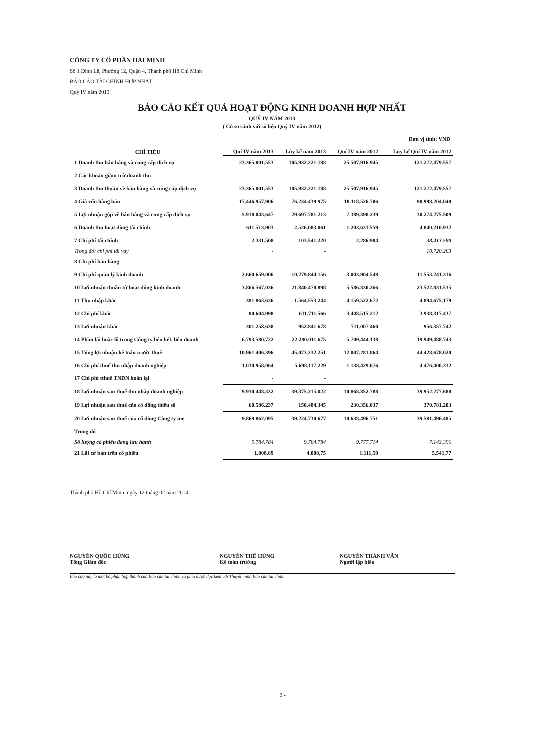CÔNG TY CỔ PHẦN HẢI MINH
Số 1 Đinh Lễ, Phường 12, Quận 4, Thành phố Hồ Chí Minh
BÁO CÁO TÀI CHÍNH HỢP NHẤT
Quý IV năm 2013
BÁO CÁO KẾT QUẢ HOẠT ĐỘNG KINH DOANH HỢP NHẤT
QUÝ IV NĂM 2013
( Có so sánh với số liệu Quý IV năm 2012)
Đơn vị tính: VND
| CHỈ TIÊU | Quí IV năm 2013 | Lũy kế năm 2013 | Quí IV năm 2012 | Lũy kế Quí IV năm 2012 |
| --- | --- | --- | --- | --- |
| 1 Doanh thu bán hàng và cung cấp dịch vụ | 23.365.001.553 | 105.932.221.188 | 25.507.916.945 | 121.272.479.557 |
| 2 Các khoản giảm trừ doanh thu | | - | | |
| 3 Doanh thu thuần về bán hàng và cung cấp dịch vụ | 23.365.001.553 | 105.932.221.188 | 25.507.916.945 | 121.272.479.557 |
| 4 Giá vốn hàng bán | 17.446.957.906 | 76.234.439.975 | 18.118.526.706 | 90.998.204.048 |
| 5 Lợi nhuận gộp về bán hàng và cung cấp dịch vụ | 5.918.043.647 | 29.697.781.213 | 7.389.390.239 | 30.274.275.509 |
| 6 Doanh thu hoạt động tài chính | 611.513.903 | 2.526.083.061 | 1.203.631.559 | 4.840.210.932 |
| 7 Chi phí tài chính | 2.331.508 | 103.541.220 | 2.286.984 | 38.413.590 |
| Trong đó: chi phí lãi vay | - | - | | 10.720.283 |
| 8 Chi phí bán hàng | | - | - | - |
| 9 Chi phí quản lý kinh doanh | 2.660.659.006 | 10.279.844.156 | 3.003.904.548 | 11.553.241.316 |
| 10 Lợi nhuận thuần từ hoạt động kinh doanh | 3.866.567.036 | 21.840.478.898 | 5.586.830.266 | 23.522.831.535 |
| 11 Thu nhập khác | 381.863.636 | 1.564.553.244 | 4.159.522.672 | 4.894.675.179 |
| 12 Chi phí khác | 80.604.998 | 611.711.566 | 3.448.515.212 | 3.938.317.437 |
| 13 Lợi nhuận khác | 301.258.638 | 952.841.678 | 711.007.460 | 956.357.742 |
| 14 Phần lãi hoặc lỗ trong Công ty liên kết, liên doanh | 6.793.580.722 | 22.280.011.675 | 5.709.444.138 | 19.949.488.743 |
| 15 Tổng lợi nhuận kế toán trước thuế | 10.961.406.396 | 45.073.332.251 | 12.007.281.864 | 44.428.678.020 |
| 16 Chi phí thuế thu nhập doanh nghiệp | 1.030.958.064 | 5.698.117.229 | 1.138.429.076 | 4.476.400.332 |
| 17 Chi phí tthuế TNDN hoãn lại | - | - | | |
| 18 Lợi nhuận sau thuế thu nhập doanh nghiệp | 9.930.448.332 | 39.375.215.022 | 10.868.852.788 | 39.952.277.688 |
| 19 Lợi nhuận sau thuế của cổ đông thiểu số | 60.586.237 | 150.484.345 | 230.356.037 | 370.781.203 |
| 20 Lợi nhuận sau thuế của cổ đông Công ty mẹ | 9.869.862.095 | 39.224.730.677 | 10.638.496.751 | 39.581.496.485 |
| Trong đó | | | | |
| Số lượng cổ phiếu đang lưu hành | 9.784.784 | 9.784.784 | 9.777.714 | 7.142.396 |
| 21 Lãi cơ bản trên cổ phiếu | 1.008,69 | 4.008,75 | 1.111,59 | 5.541,77 |
Thành phố Hồ Chí Minh, ngày 12 tháng 02 năm 2014
NGUYỄN QUỐC HÙNG
Tổng Giám đốc
NGUYỄN THẾ HÙNG
Kế toán trưởng
NGUYỄN THÀNH VĂN
Người lập biểu
Báo cáo này là một bộ phận hợp thành của Báo cáo tài chính và phải được đọc kèm với Thuyết minh Báo cáo tài chính
3 -